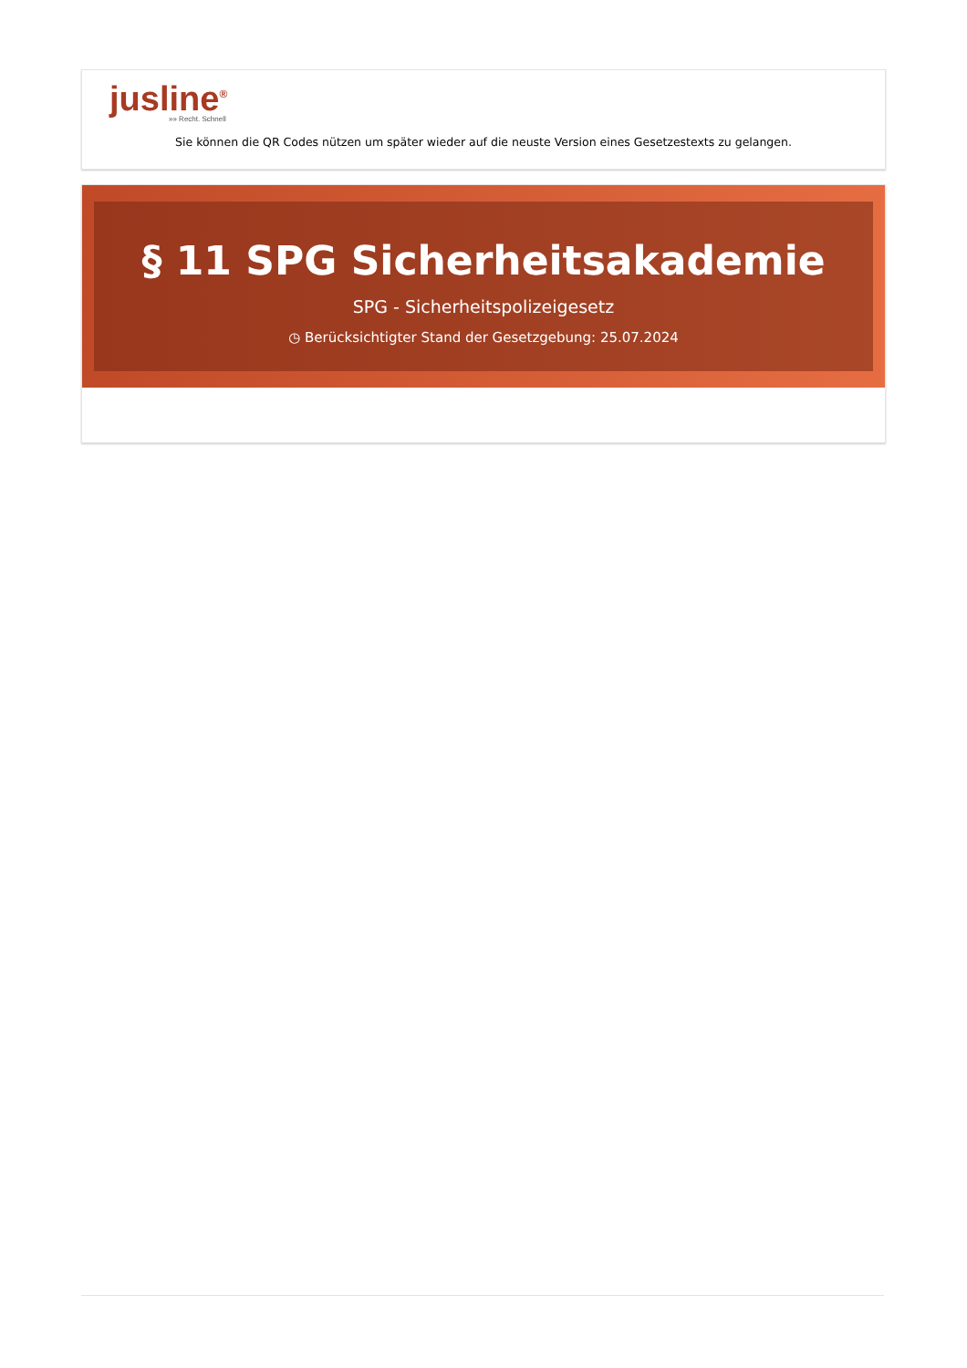jusline<sup>®</sup>
»» Recht. Schnell
Sie können die QR Codes nützen um später wieder auf die neuste Version eines Gesetzestexts zu gelangen.
§ 11 SPG Sicherheitsakademie
SPG - Sicherheitspolizeigesetz
◷ Berücksichtigter Stand der Gesetzgebung: 25.07.2024